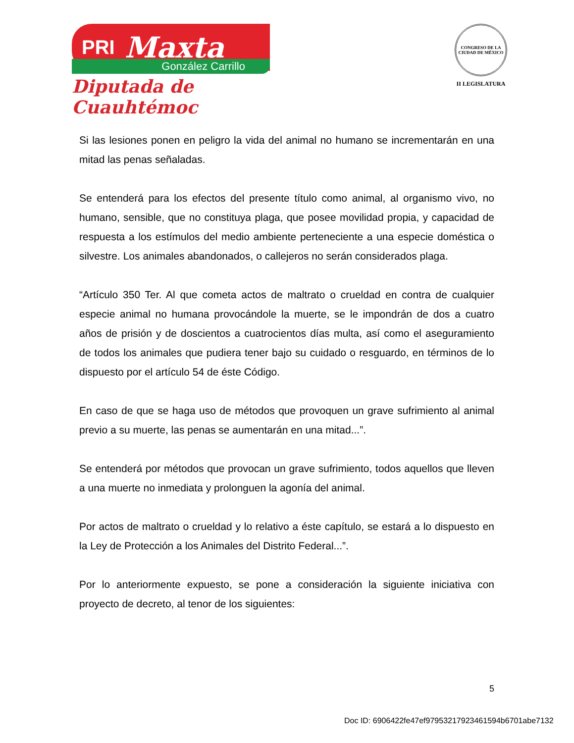PRI Maxta
González Carrillo
Diputada de Cuauhtémoc
CONGRESO DE LA CIUDAD DE MÉXICO
II LEGISLATURA
Si las lesiones ponen en peligro la vida del animal no humano se incrementarán en una mitad las penas señaladas.
Se entenderá para los efectos del presente título como animal, al organismo vivo, no humano, sensible, que no constituya plaga, que posee movilidad propia, y capacidad de respuesta a los estímulos del medio ambiente perteneciente a una especie doméstica o silvestre. Los animales abandonados, o callejeros no serán considerados plaga.
“Artículo 350 Ter. Al que cometa actos de maltrato o crueldad en contra de cualquier especie animal no humana provocándole la muerte, se le impondrán de dos a cuatro años de prisión y de doscientos a cuatrocientos días multa, así como el aseguramiento de todos los animales que pudiera tener bajo su cuidado o resguardo, en términos de lo dispuesto por el artículo 54 de éste Código.
En caso de que se haga uso de métodos que provoquen un grave sufrimiento al animal previo a su muerte, las penas se aumentarán en una mitad...”.
Se entenderá por métodos que provocan un grave sufrimiento, todos aquellos que lleven a una muerte no inmediata y prolonguen la agonía del animal.
Por actos de maltrato o crueldad y lo relativo a éste capítulo, se estará a lo dispuesto en la Ley de Protección a los Animales del Distrito Federal...”.
Por lo anteriormente expuesto, se pone a consideración la siguiente iniciativa con proyecto de decreto, al tenor de los siguientes:
5
Doc ID: 6906422fe47ef97953217923461594b6701abe7132